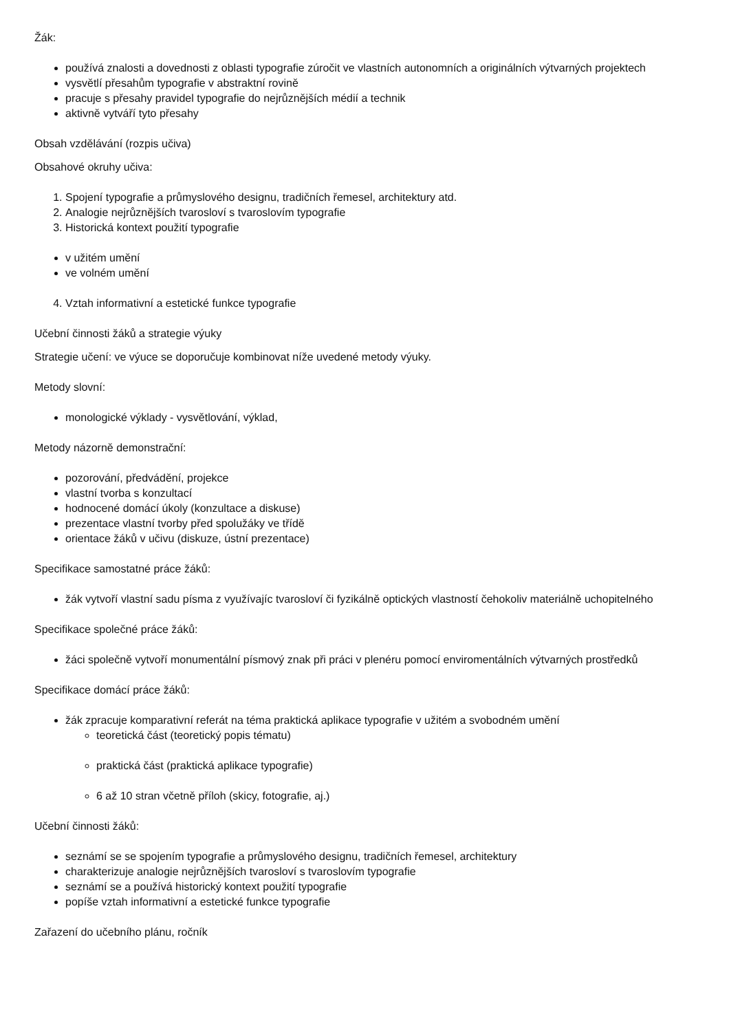Žák:
používá znalosti a dovednosti z oblasti typografie zúročit ve vlastních autonomních a originálních výtvarných projektech
vysvětlí přesahům typografie v abstraktní rovině
pracuje s přesahy pravidel typografie do nejrůznějších médií a technik
aktivně vytváří tyto přesahy
Obsah vzdělávání (rozpis učiva)
Obsahové okruhy učiva:
1. Spojení typografie a průmyslového designu, tradičních řemesel, architektury atd.
2. Analogie nejrůznějších tvarosloví s tvaroslovím typografie
3. Historická kontext použití typografie
v užitém umění
ve volném umění
4. Vztah informativní a estetické funkce typografie
Učební činnosti žáků a strategie výuky
Strategie učení: ve výuce se doporučuje kombinovat níže uvedené metody výuky.
Metody slovní:
monologické výklady - vysvětlování, výklad,
Metody názorně demonstrační:
pozorování, předvádění, projekce
vlastní tvorba s konzultací
hodnocené domácí úkoly (konzultace a diskuse)
prezentace vlastní tvorby před spolužáky ve třídě
orientace žáků v učivu (diskuze, ústní prezentace)
Specifikace samostatné práce žáků:
žák vytvoří vlastní sadu písma z využívajíc tvarosloví či fyzikálně optických vlastností čehokoliv materiálně uchopitelného
Specifikace společné práce žáků:
žáci společně vytvoří monumentální písmový znak při práci v plenéru pomocí enviromentálních výtvarných prostředků
Specifikace domácí práce žáků:
žák zpracuje komparativní referát na téma praktická aplikace typografie v užitém a svobodném umění
teoretická část (teoretický popis tématu)
praktická část (praktická aplikace typografie)
6 až 10 stran včetně příloh (skicy, fotografie, aj.)
Učební činnosti žáků:
seznámí se se spojením typografie a průmyslového designu, tradičních řemesel, architektury
charakterizuje analogie nejrůznějších tvarosloví s tvaroslovím typografie
seznámí se a používá historický kontext použití typografie
popíše vztah informativní a estetické funkce typografie
Zařazení do učebního plánu, ročník